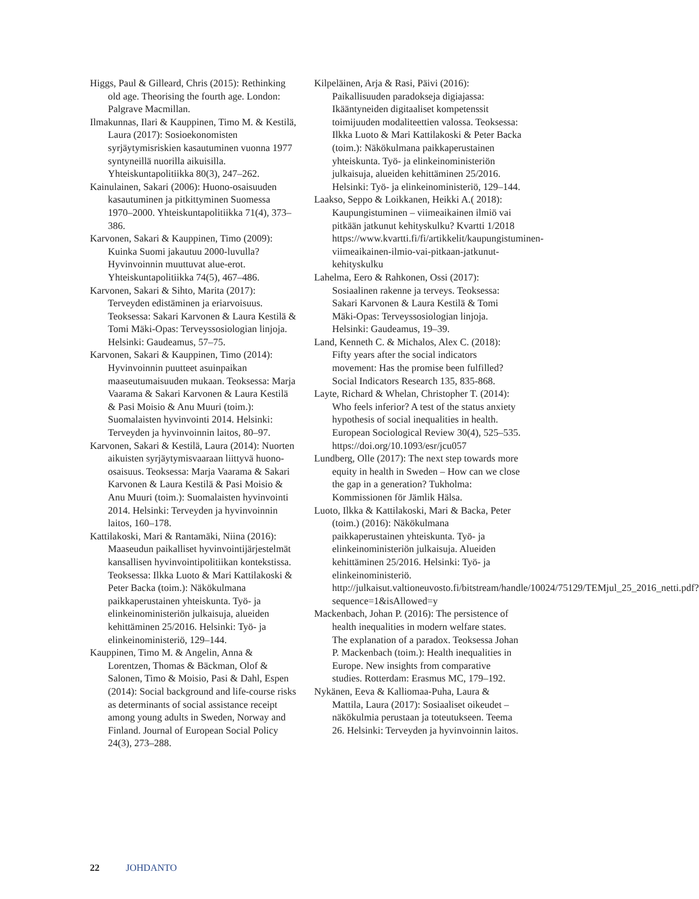Higgs, Paul & Gilleard, Chris (2015): Rethinking old age. Theorising the fourth age. London: Palgrave Macmillan.
Ilmakunnas, Ilari & Kauppinen, Timo M. & Kestilä, Laura (2017): Sosioekonomisten syrjäytymisriskien kasautuminen vuonna 1977 syntyneillä nuorilla aikuisilla. Yhteiskuntapolitiikka 80(3), 247–262.
Kainulainen, Sakari (2006): Huono-osaisuuden kasautuminen ja pitkittyminen Suomessa 1970–2000. Yhteiskuntapolitiikka 71(4), 373–386.
Karvonen, Sakari & Kauppinen, Timo (2009): Kuinka Suomi jakautuu 2000-luvulla? Hyvinvoinnin muuttuvat alue-erot. Yhteiskuntapolitiikka 74(5), 467–486.
Karvonen, Sakari & Sihto, Marita (2017): Terveyden edistäminen ja eriarvoisuus. Teoksessa: Sakari Karvonen & Laura Kestilä & Tomi Mäki-Opas: Terveyssosiologian linjoja. Helsinki: Gaudeamus, 57–75.
Karvonen, Sakari & Kauppinen, Timo (2014): Hyvinvoinnin puutteet asuinpaikan maaseutumaisuuden mukaan. Teoksessa: Marja Vaarama & Sakari Karvonen & Laura Kestilä & Pasi Moisio & Anu Muuri (toim.): Suomalaisten hyvinvointi 2014. Helsinki: Terveyden ja hyvinvoinnin laitos, 80–97.
Karvonen, Sakari & Kestilä, Laura (2014): Nuorten aikuisten syrjäytymisvaaraan liittyvä huono-osaisuus. Teoksessa: Marja Vaarama & Sakari Karvonen & Laura Kestilä & Pasi Moisio & Anu Muuri (toim.): Suomalaisten hyvinvointi 2014. Helsinki: Terveyden ja hyvinvoinnin laitos, 160–178.
Kattilakoski, Mari & Rantamäki, Niina (2016): Maaseudun paikalliset hyvinvointijärjestelmät kansallisen hyvinvointipolitiikan kontekstissa. Teoksessa: Ilkka Luoto & Mari Kattilakoski & Peter Backa (toim.): Näkökulmana paikkaperustainen yhteiskunta. Työ- ja elinkeinoministeriön julkaisuja, alueiden kehittäminen 25/2016. Helsinki: Työ- ja elinkeinoministeriö, 129–144.
Kauppinen, Timo M. & Angelin, Anna & Lorentzen, Thomas & Bäckman, Olof & Salonen, Timo & Moisio, Pasi & Dahl, Espen (2014): Social background and life-course risks as determinants of social assistance receipt among young adults in Sweden, Norway and Finland. Journal of European Social Policy 24(3), 273–288.
Kilpeläinen, Arja & Rasi, Päivi (2016): Paikallisuuden paradokseja digiajassa: Ikääntyneiden digitaaliset kompetenssit toimijuuden modaliteettien valossa. Teoksessa: Ilkka Luoto & Mari Kattilakoski & Peter Backa (toim.): Näkökulmana paikkaperustainen yhteiskunta. Työ- ja elinkeinoministeriön julkaisuja, alueiden kehittäminen 25/2016. Helsinki: Työ- ja elinkeinoministeriö, 129–144.
Laakso, Seppo & Loikkanen, Heikki A.( 2018): Kaupungistuminen – viimeaikainen ilmiö vai pitkään jatkunut kehityskulku? Kvartti 1/2018 https://www.kvartti.fi/fi/artikkelit/kaupungistuminen-viimeaikainen-ilmio-vai-pitkaan-jatkunut-kehityskulku
Lahelma, Eero & Rahkonen, Ossi (2017): Sosiaalinen rakenne ja terveys. Teoksessa: Sakari Karvonen & Laura Kestilä & Tomi Mäki-Opas: Terveyssosiologian linjoja. Helsinki: Gaudeamus, 19–39.
Land, Kenneth C. & Michalos, Alex C. (2018): Fifty years after the social indicators movement: Has the promise been fulfilled? Social Indicators Research 135, 835-868.
Layte, Richard & Whelan, Christopher T. (2014): Who feels inferior? A test of the status anxiety hypothesis of social inequalities in health. European Sociological Review 30(4), 525–535. https://doi.org/10.1093/esr/jcu057
Lundberg, Olle (2017): The next step towards more equity in health in Sweden – How can we close the gap in a generation? Tukholma: Kommissionen för Jämlik Hälsa.
Luoto, Ilkka & Kattilakoski, Mari & Backa, Peter (toim.) (2016): Näkökulmana paikkaperustainen yhteiskunta. Työ- ja elinkeinoministeriön julkaisuja. Alueiden kehittäminen 25/2016. Helsinki: Työ- ja elinkeinoministeriö. http://julkaisut.valtioneuvosto.fi/bitstream/handle/10024/75129/TEMjul_25_2016_netti.pdf?sequence=1&isAllowed=y
Mackenbach, Johan P. (2016): The persistence of health inequalities in modern welfare states. The explanation of a paradox. Teoksessa Johan P. Mackenbach (toim.): Health inequalities in Europe. New insights from comparative studies. Rotterdam: Erasmus MC, 179–192.
Nykänen, Eeva & Kalliomaa-Puha, Laura & Mattila, Laura (2017): Sosiaaliset oikeudet – näkökulmia perustaan ja toteutukseen. Teema 26. Helsinki: Terveyden ja hyvinvoinnin laitos.
22 JOHDANTO